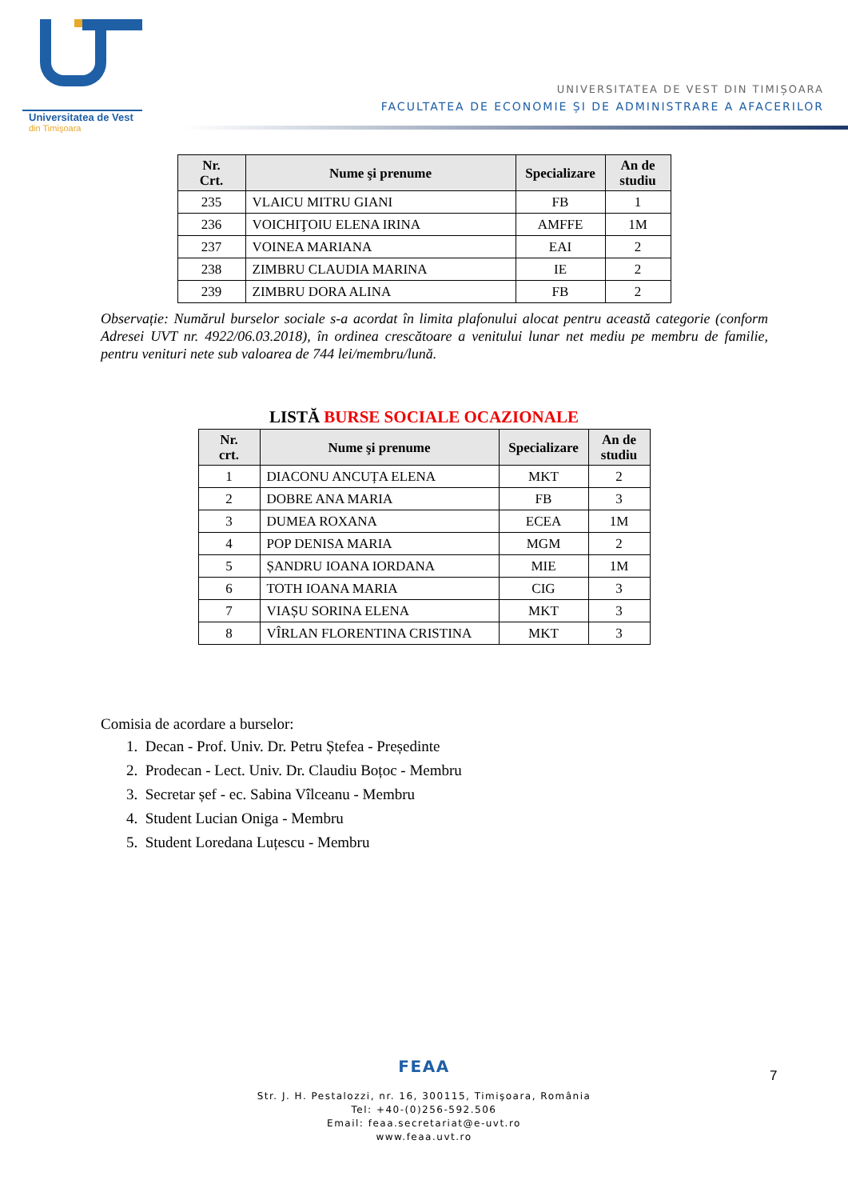Universitatea de Vest
din Timişoara
UNIVERSITATEA DE VEST DIN TIMIȘOARA
FACULTATEA DE ECONOMIE ȘI DE ADMINISTRARE A AFACERILOR
| Nr. Crt. | Nume şi prenume | Specializare | An de studiu |
| --- | --- | --- | --- |
| 235 | VLAICU MITRU GIANI | FB | 1 |
| 236 | VOICHIŢOIU ELENA IRINA | AMFFE | 1M |
| 237 | VOINEA MARIANA | EAI | 2 |
| 238 | ZIMBRU CLAUDIA MARINA | IE | 2 |
| 239 | ZIMBRU DORA ALINA | FB | 2 |
Observație: Numărul burselor sociale s-a acordat în limita plafonului alocat pentru această categorie (conform Adresei UVT nr. 4922/06.03.2018), în ordinea crescătoare a venitului lunar net mediu pe membru de familie, pentru venituri nete sub valoarea de 744 lei/membru/lună.
LISTĂ BURSE SOCIALE OCAZIONALE
| Nr. crt. | Nume şi prenume | Specializare | An de studiu |
| --- | --- | --- | --- |
| 1 | DIACONU ANCUȚA ELENA | MKT | 2 |
| 2 | DOBRE ANA MARIA | FB | 3 |
| 3 | DUMEA ROXANA | ECEA | 1M |
| 4 | POP DENISA MARIA | MGM | 2 |
| 5 | ȘANDRU IOANA IORDANA | MIE | 1M |
| 6 | TOTH IOANA MARIA | CIG | 3 |
| 7 | VIAȘU SORINA ELENA | MKT | 3 |
| 8 | VÎRLAN FLORENTINA CRISTINA | MKT | 3 |
Comisia de acordare a burselor:
1. Decan - Prof. Univ. Dr. Petru Ștefea - Președinte
2. Prodecan - Lect. Univ. Dr. Claudiu Boțoc - Membru
3. Secretar șef - ec. Sabina Vîlceanu - Membru
4. Student Lucian Oniga - Membru
5. Student Loredana Luțescu - Membru
7
FEAA
Str. J. H. Pestalozzi, nr. 16, 300115, Timişoara, România
Tel: +40-(0)256-592.506
Email: feaa.secretariat@e-uvt.ro
www.feaa.uvt.ro